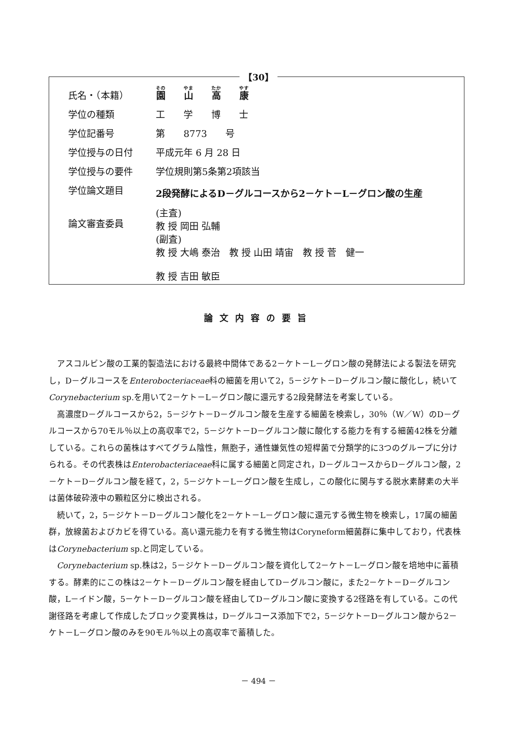【30】
| 氏名・（本籍） | 園 山 高 康 |
| 学位の種類 | 工 学 博 士 |
| 学位記番号 | 第 8773 号 |
| 学位授与の日付 | 平成元年 6 月 28 日 |
| 学位授与の要件 | 学位規則第5条第2項該当 |
| 学位論文題目 | 2段発酵によるD－グルコースから2－ケト－L－グロン酸の生産 |
| 論文審査委員 | (主査) 教 授 岡田 弘輔 (副査) 教 授 大嶋 泰治 教 授 山田 靖宙 教 授 菅 健一 教 授 吉田 敏臣 |
論文内容の要旨
アスコルビン酸の工業的製造法における最終中間体である2－ケト－L－グロン酸の発酵法による製法を研究し，D－グルコースをEnterobocteriaceae科の細菌を用いて2，5－ジケト－D－グルコン酸に酸化し，続いてCorynebacterium sp.を用いて2－ケト－L－グロン酸に還元する2段発酵法を考案している。
高濃度D－グルコースから2，5－ジケト－D－グルコン酸を生産する細菌を検索し，30％（W／W）のD－グルコースから70モル％以上の高収率で2，5－ジケト－D－グルコン酸に酸化する能力を有する細菌42株を分離している。これらの菌株はすべてグラム陰性，無胞子，通性嫌気性の短桿菌で分類学的に3つのグループに分けられる。その代表株はEnterobacteriaceae科に属する細菌と同定され，D－グルコースからD－グルコン酸，2－ケト－D－グルコン酸を経て，2，5－ジケト－L－グロン酸を生成し，この酸化に関与する脱水素酵素の大半は菌体破砕液中の顆粒区分に検出される。
続いて，2，5－ジケト－D－グルコン酸化を2－ケト－L－グロン酸に還元する微生物を検索し，17属の細菌群，放線菌およびカビを得ている。高い還元能力を有する微生物はCoryneform細菌群に集中しており，代表株はCorynebacterium sp.と同定している。
Corynebacterium sp.株は2，5－ジケト－D－グルコン酸を資化して2－ケト－L－グロン酸を培地中に蓄積する。酵素的にこの株は2－ケト－D－グルコン酸を経由してD－グルコン酸に，また2－ケト－D－グルコン酸，L－イドン酸，5－ケト－D－グルコン酸を経由してD－グルコン酸に変換する2径路を有している。この代謝径路を考慮して作成したブロック変異株は，D－グルコース添加下で2，5－ジケト－D－グルコン酸から2－ケト－L－グロン酸のみを90モル％以上の高収率で蓄積した。
－ 494 －